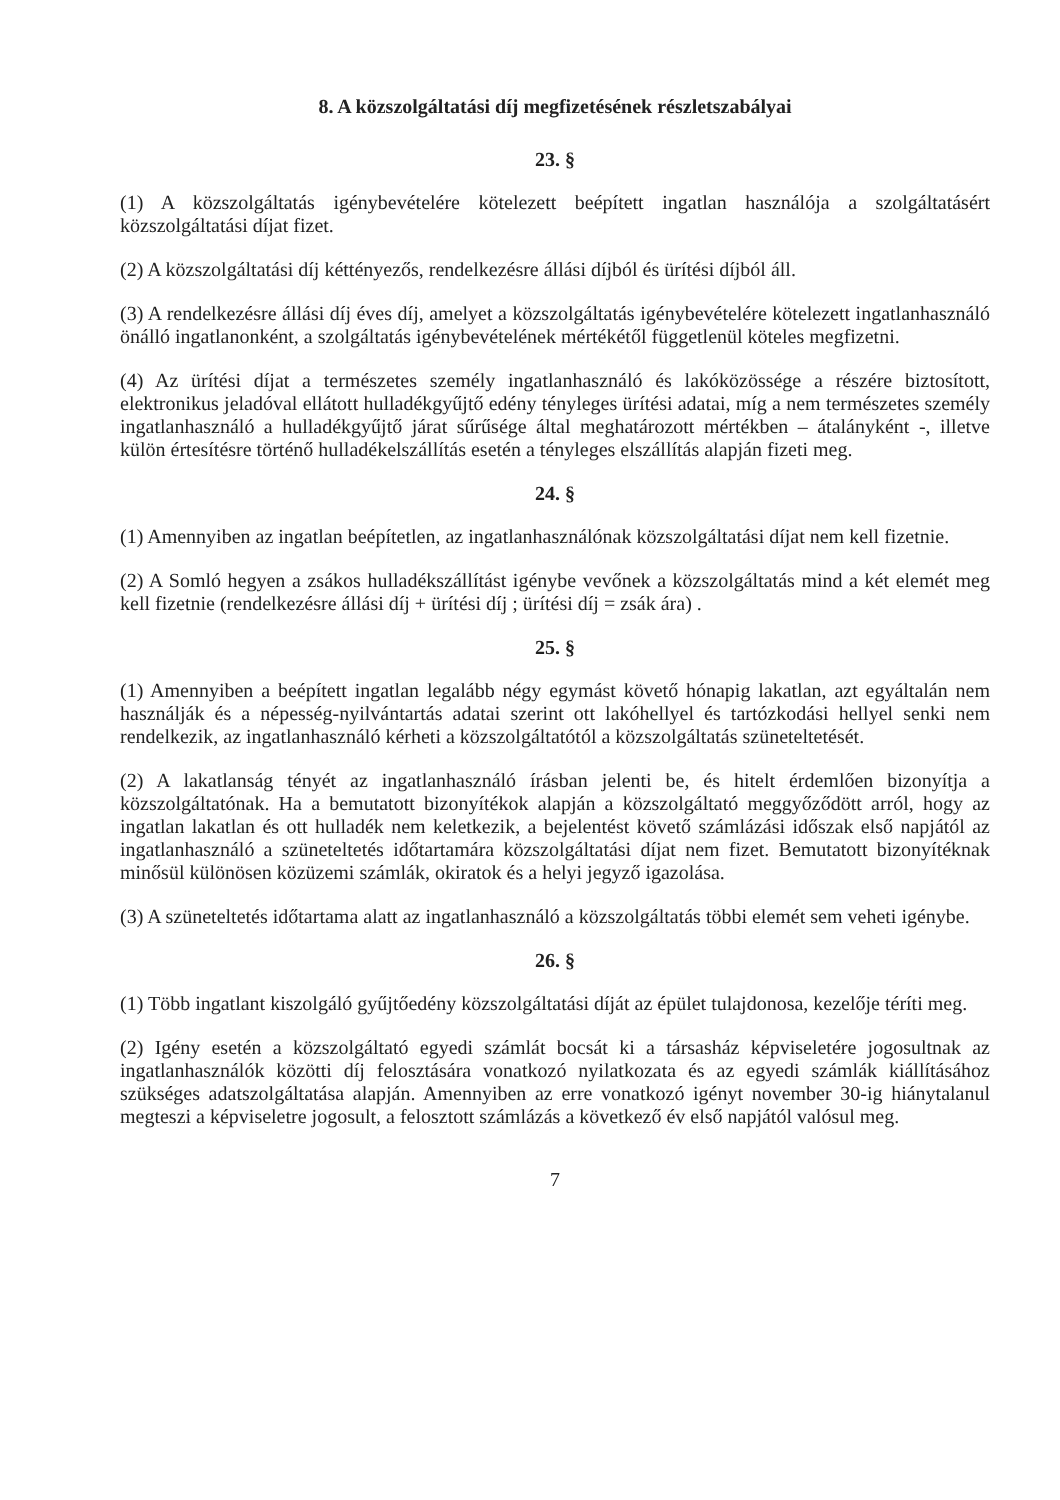8. A közszolgáltatási díj megfizetésének részletszabályai
23. §
(1) A közszolgáltatás igénybevételére kötelezett beépített ingatlan használója a szolgáltatásért közszolgáltatási díjat fizet.
(2) A közszolgáltatási díj kéttényezős, rendelkezésre állási díjból és ürítési díjból áll.
(3) A rendelkezésre állási díj éves díj, amelyet a közszolgáltatás igénybevételére kötelezett ingatlanhasználó önálló ingatlanonként, a szolgáltatás igénybevételének mértékétől függetlenül köteles megfizetni.
(4) Az ürítési díjat a természetes személy ingatlanhasználó és lakóközössége a részére biztosított, elektronikus jeladóval ellátott hulladékgyűjtő edény tényleges ürítési adatai, míg a nem természetes személy ingatlanhasználó a hulladékgyűjtő járat sűrűsége által meghatározott mértékben – átalányként -, illetve külön értesítésre történő hulladékelszállítás esetén a tényleges elszállítás alapján fizeti meg.
24. §
(1) Amennyiben az ingatlan beépítetlen, az ingatlanhasználónak közszolgáltatási díjat nem kell fizetnie.
(2) A Somló hegyen a zsákos hulladékszállítást igénybe vevőnek a közszolgáltatás mind a két elemét meg kell fizetnie (rendelkezésre állási díj + ürítési díj ; ürítési díj = zsák ára) .
25. §
(1) Amennyiben a beépített ingatlan legalább négy egymást követő hónapig lakatlan, azt egyáltalán nem használják és a népesség-nyilvántartás adatai szerint ott lakóhellyel és tartózkodási hellyel senki nem rendelkezik, az ingatlanhasználó kérheti a közszolgáltatótól a közszolgáltatás szüneteltetését.
(2) A lakatlanság tényét az ingatlanhasználó írásban jelenti be, és hitelt érdemlően bizonyítja a közszolgáltatónak. Ha a bemutatott bizonyítékok alapján a közszolgáltató meggyőződött arról, hogy az ingatlan lakatlan és ott hulladék nem keletkezik, a bejelentést követő számlázási időszak első napjától az ingatlanhasználó a szüneteltetés időtartamára közszolgáltatási díjat nem fizet. Bemutatott bizonyítéknak minősül különösen közüzemi számlák, okiratok és a helyi jegyző igazolása.
(3) A szüneteltetés időtartama alatt az ingatlanhasználó a közszolgáltatás többi elemét sem veheti igénybe.
26. §
(1) Több ingatlant kiszolgáló gyűjtőedény közszolgáltatási díját az épület tulajdonosa, kezelője téríti meg.
(2) Igény esetén a közszolgáltató egyedi számlát bocsát ki a társasház képviseletére jogosultnak az ingatlanhasználók közötti díj felosztására vonatkozó nyilatkozata és az egyedi számlák kiállításához szükséges adatszolgáltatása alapján. Amennyiben az erre vonatkozó igényt november 30-ig hiánytalanul megteszi a képviseletre jogosult, a felosztott számlázás a következő év első napjától valósul meg.
7